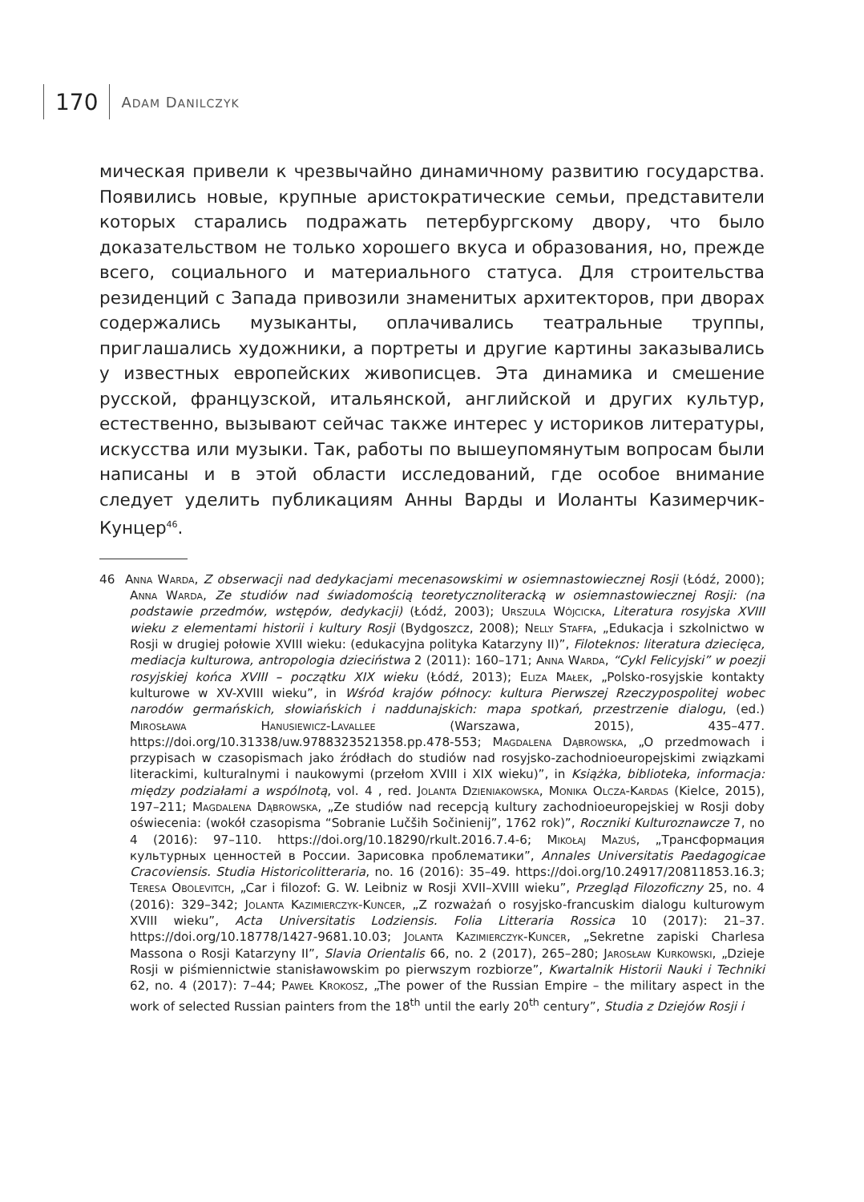170
ADAM DANILCZYK
мическая привели к чрезвычайно динамичному развитию государства. Появились новые, крупные аристократические семьи, представители которых старались подражать петербургскому двору, что было доказательством не только хорошего вкуса и образования, но, прежде всего, социального и материального статуса. Для строительства резиденций с Запада привозили знаменитых архитекторов, при дворах содержались музыканты, оплачивались театральные труппы, приглашались художники, а портреты и другие картины заказывались у известных европейских живописцев. Эта динамика и смешение русской, французской, итальянской, английской и других культур, естественно, вызывают сейчас также интерес у историков литературы, искусства или музыки. Так, работы по вышеупомянутым вопросам были написаны и в этой области исследований, где особое внимание следует уделить публикациям Анны Варды и Иоланты Казимерчик-Кунцер<sup>46</sup>.
46 Anna Warda, Z obserwacji nad dedykacjami mecenasowskimi w osiemnastowiecznej Rosji (Łódź, 2000); Anna Warda, Ze studiów nad świadomością teoretycznoliteracką w osiemnastowiecznej Rosji: (na podstawie przedmów, wstępów, dedykacji) (Łódź, 2003); Urszula Wójcicka, Literatura rosyjska XVIII wieku z elementami historii i kultury Rosji (Bydgoszcz, 2008); Nelly Staffa, „Edukacja i szkolnictwo w Rosji w drugiej połowie XVIII wieku: (edukacyjna polityka Katarzyny II)”, Filoteknos: literatura dziecięca, mediacja kulturowa, antropologia dzieciństwa 2 (2011): 160–171; Anna Warda, “Cykl Felicyjski” w poezji rosyjskiej końca XVIII – początku XIX wieku (Łódź, 2013); Eliza Małek, „Polsko-rosyjskie kontakty kulturowe w XV-XVIII wieku”, in Wśród krajów północy: kultura Pierwszej Rzeczypospolitej wobec narodów germańskich, słowiańskich i naddunajskich: mapa spotkań, przestrzenie dialogu, (ed.) Mirosława Hanusiewicz-Lavallee (Warszawa, 2015), 435–477. https://doi.org/10.31338/uw.9788323521358.pp.478-553; Magdalena Dąbrowska, „O przedmowach i przypisach w czasopismach jako źródłach do studiów nad rosyjsko-zachodnioeuropejskimi związkami literackimi, kulturalnymi i naukowymi (przełom XVIII i XIX wieku)”, in Książka, biblioteka, informacja: między podziałami a wspólnotą, vol. 4 , red. Jolanta Dzieniakowska, Monika Olcza-Kardas (Kielce, 2015), 197–211; Magdalena Dąbrowska, „Ze studiów nad recepcją kultury zachodnioeuropejskiej w Rosji doby oświecenia: (wokół czasopisma “Sobranie Lučših Sočinienij”, 1762 rok)”, Roczniki Kulturoznawcze 7, no 4 (2016): 97–110. https://doi.org/10.18290/rkult.2016.7.4-6; Mikołaj Mazuś, „Трансформация культурных ценностей в России. Зарисовка проблематики”, Annales Universitatis Paedagogicae Cracoviensis. Studia Historicolitteraria, no. 16 (2016): 35–49. https://doi.org/10.24917/20811853.16.3; Teresa Obolevitch, „Car i filozof: G. W. Leibniz w Rosji XVII–XVIII wieku”, Przegląd Filozoficzny 25, no. 4 (2016): 329–342; Jolanta Kazimierczyk-Kuncer, „Z rozważań o rosyjsko-francuskim dialogu kulturowym XVIII wieku”, Acta Universitatis Lodziensis. Folia Litteraria Rossica 10 (2017): 21–37. https://doi.org/10.18778/1427-9681.10.03; Jolanta Kazimierczyk-Kuncer, „Sekretne zapiski Charlesa Massona o Rosji Katarzyny II”, Slavia Orientalis 66, no. 2 (2017), 265–280; Jarosław Kurkowski, „Dzieje Rosji w piśmiennictwie stanisławowskim po pierwszym rozbiorze”, Kwartalnik Historii Nauki i Techniki 62, no. 4 (2017): 7–44; Paweł Krokosz, „The power of the Russian Empire – the military aspect in the work of selected Russian painters from the 18<sup>th</sup> until the early 20<sup>th</sup> century”, Studia z Dziejów Rosji i